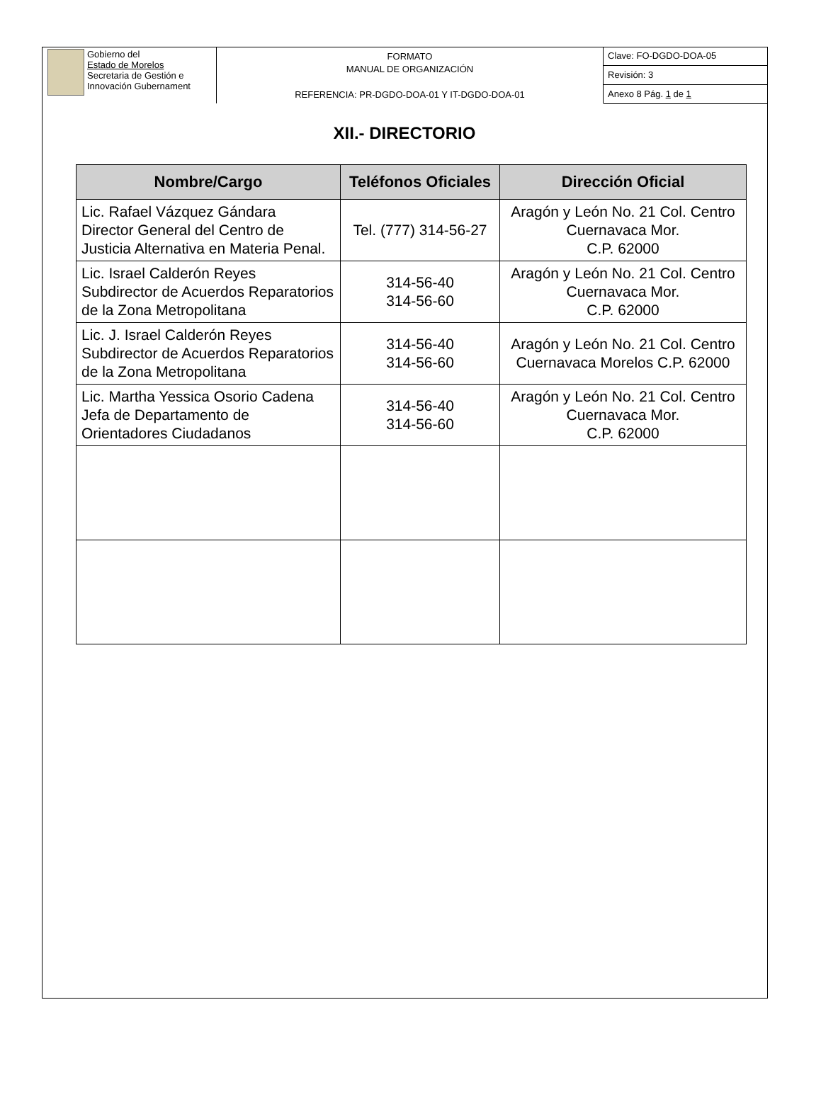Gobierno del
Estado de Morelos
Secretaria de Gestión e
Innovación Gubernament
FORMATO
MANUAL DE ORGANIZACIÓN
REFERENCIA: PR-DGDO-DOA-01 Y IT-DGDO-DOA-01
Clave: FO-DGDO-DOA-05
Revisión: 3
Anexo 8 Pág. 1 de 1
XII.- DIRECTORIO
| Nombre/Cargo | Teléfonos Oficiales | Dirección Oficial |
| --- | --- | --- |
| Lic. Rafael Vázquez Gándara Director General del Centro de Justicia Alternativa en Materia Penal. | Tel. (777) 314-56-27 | Aragón y León No. 21 Col. Centro Cuernavaca Mor. C.P. 62000 |
| Lic. Israel Calderón Reyes Subdirector de Acuerdos Reparatorios de la Zona Metropolitana | 314-56-40 314-56-60 | Aragón y León No. 21 Col. Centro Cuernavaca Mor. C.P. 62000 |
| Lic. J. Israel Calderón Reyes Subdirector de Acuerdos Reparatorios de la Zona Metropolitana | 314-56-40 314-56-60 | Aragón y León No. 21 Col. Centro Cuernavaca Morelos C.P. 62000 |
| Lic. Martha Yessica Osorio Cadena Jefa de Departamento de Orientadores Ciudadanos | 314-56-40 314-56-60 | Aragón y León No. 21 Col. Centro Cuernavaca Mor. C.P. 62000 |